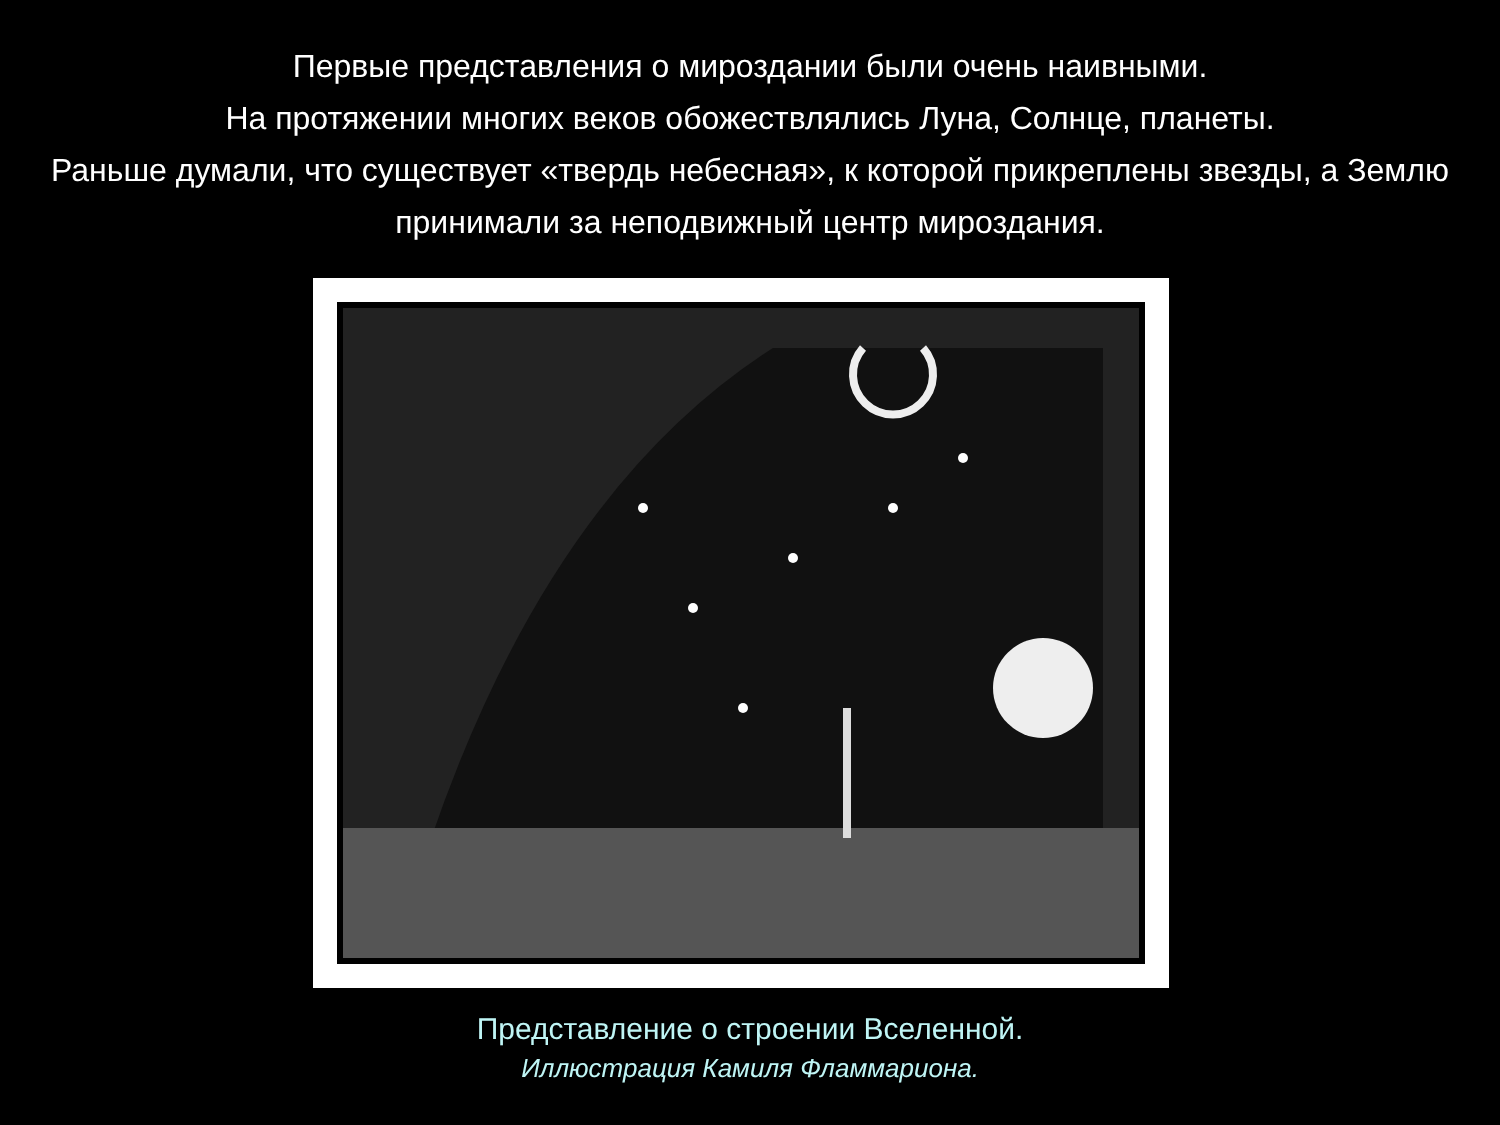Первые представления о мироздании были очень наивными.
На протяжении многих веков обожествлялись Луна, Солнце, планеты.
Раньше думали, что существует «твердь небесная», к которой прикреплены звезды, а Землю принимали за неподвижный центр мироздания.
Представление о строении Вселенной.
Иллюстрация Камиля Фламмариона.